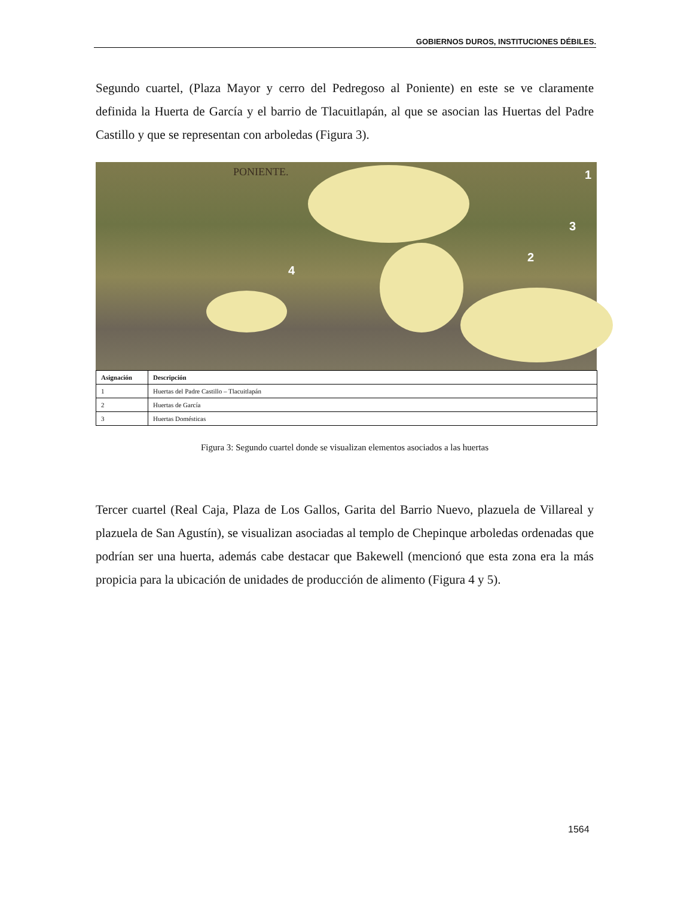GOBIERNOS DUROS, INSTITUCIONES DÉBILES.
Segundo cuartel, (Plaza Mayor y cerro del Pedregoso al Poniente) en este se ve claramente definida la Huerta de García y el barrio de Tlacuitlapán, al que se asocian las Huertas del Padre Castillo y que se representan con arboledas (Figura 3).
PONIENTE. 1
3
2
4
| Asignación | Descripción |
| --- | --- |
| 1 | Huertas del Padre Castillo – Tlacuitlapán |
| 2 | Huertas de García |
| 3 | Huertas Domésticas |
Figura 3: Segundo cuartel donde se visualizan elementos asociados a las huertas
Tercer cuartel (Real Caja, Plaza de Los Gallos, Garita del Barrio Nuevo, plazuela de Villareal y plazuela de San Agustín), se visualizan asociadas al templo de Chepinque arboledas ordenadas que podrían ser una huerta, además cabe destacar que Bakewell (mencionó que esta zona era la más propicia para la ubicación de unidades de producción de alimento (Figura 4 y 5).
1564